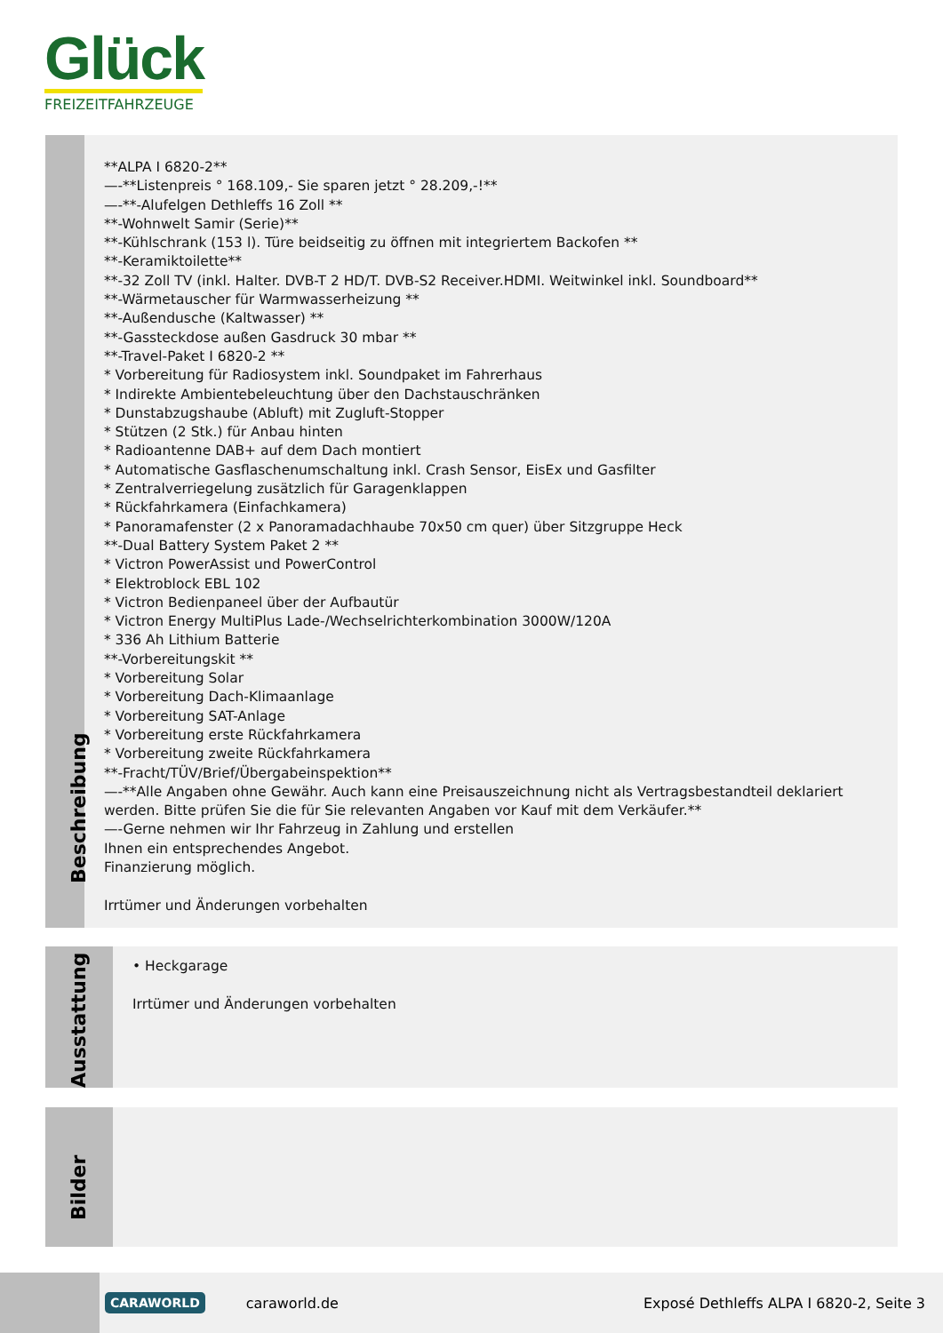Glück
FREIZEITFAHRZEUGE
Beschreibung
**ALPA I 6820-2**
—-**Listenpreis ° 168.109,- Sie sparen jetzt ° 28.209,-!**
—-**-Alufelgen Dethleffs 16 Zoll **
**-Wohnwelt Samir (Serie)**
**-Kühlschrank (153 l). Türe beidseitig zu öffnen mit integriertem Backofen **
**-Keramiktoilette**
**-32 Zoll TV (inkl. Halter. DVB-T 2 HD/T. DVB-S2 Receiver.HDMI. Weitwinkel inkl. Soundboard**
**-Wärmetauscher für Warmwasserheizung **
**-Außendusche (Kaltwasser) **
**-Gassteckdose außen Gasdruck 30 mbar **
**-Travel-Paket I 6820-2 **
* Vorbereitung für Radiosystem inkl. Soundpaket im Fahrerhaus
* Indirekte Ambientebeleuchtung über den Dachstauschränken
* Dunstabzugshaube (Abluft) mit Zugluft-Stopper
* Stützen (2 Stk.) für Anbau hinten
* Radioantenne DAB+ auf dem Dach montiert
* Automatische Gasflaschenumschaltung inkl. Crash Sensor, EisEx und Gasfilter
* Zentralverriegelung zusätzlich für Garagenklappen
* Rückfahrkamera (Einfachkamera)
* Panoramafenster (2 x Panoramadachhaube 70x50 cm quer) über Sitzgruppe Heck
**-Dual Battery System Paket 2 **
* Victron PowerAssist und PowerControl
* Elektroblock EBL 102
* Victron Bedienpaneel über der Aufbautür
* Victron Energy MultiPlus Lade-/Wechselrichterkombination 3000W/120A
* 336 Ah Lithium Batterie
**-Vorbereitungskit **
* Vorbereitung Solar
* Vorbereitung Dach-Klimaanlage
* Vorbereitung SAT-Anlage
* Vorbereitung erste Rückfahrkamera
* Vorbereitung zweite Rückfahrkamera
**-Fracht/TÜV/Brief/Übergabeinspektion**
—-**Alle Angaben ohne Gewähr. Auch kann eine Preisauszeichnung nicht als Vertragsbestandteil deklariert werden. Bitte prüfen Sie die für Sie relevanten Angaben vor Kauf mit dem Verkäufer.**
—-Gerne nehmen wir Ihr Fahrzeug in Zahlung und erstellen
Ihnen ein entsprechendes Angebot.
Finanzierung möglich.
Irrtümer und Änderungen vorbehalten
Ausstattung
• Heckgarage
Irrtümer und Änderungen vorbehalten
Bilder
CARAWORLD
caraworld.de
Exposé Dethleffs ALPA I 6820-2, Seite 3